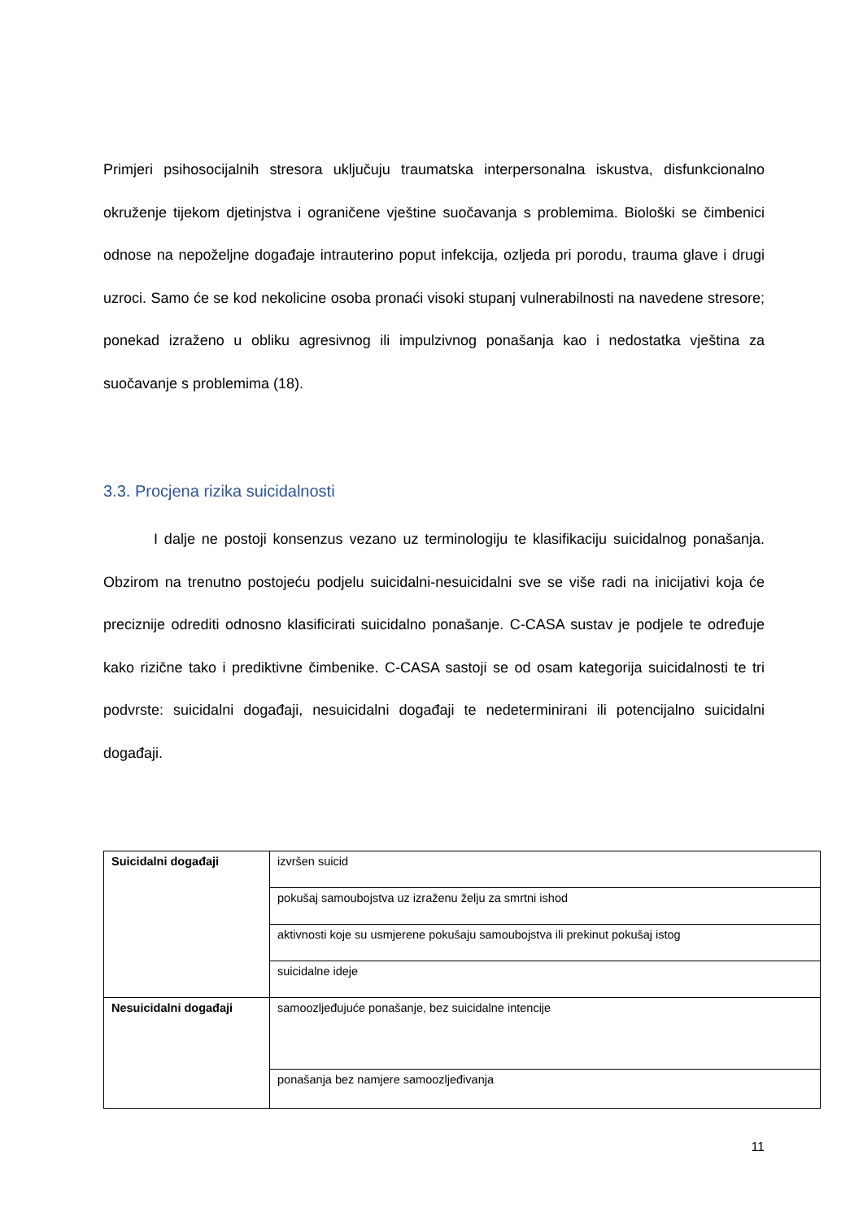Primjeri psihosocijalnih stresora uključuju traumatska interpersonalna iskustva, disfunkcionalno okruženje tijekom djetinjstva i ograničene vještine suočavanja s problemima. Biološki se čimbenici odnose na nepoželjne događaje intrauterino poput infekcija, ozljeda pri porodu, trauma glave i drugi uzroci. Samo će se kod nekolicine osoba pronaći visoki stupanj vulnerabilnosti na navedene stresore; ponekad izraženo u obliku agresivnog ili impulzivnog ponašanja kao i nedostatka vještina za suočavanje s problemima (18).
3.3. Procjena rizika suicidalnosti
I dalje ne postoji konsenzus vezano uz terminologiju te klasifikaciju suicidalnog ponašanja. Obzirom na trenutno postojeću podjelu suicidalni-nesuicidalni sve se više radi na inicijativi koja će preciznije odrediti odnosno klasificirati suicidalno ponašanje. C-CASA sustav je podjele te određuje kako rizične tako i prediktivne čimbenike. C-CASA sastoji se od osam kategorija suicidalnosti te tri podvrste: suicidalni događaji, nesuicidalni događaji te nedeterminirani ili potencijalno suicidalni događaji.
| Suicidalni događaji | izvršen suicid |
| | pokušaj samoubojstva uz izraženu želju za smrtni ishod |
| | aktivnosti koje su usmjerene pokušaju samoubojstva ili prekinut pokušaj istog |
| | suicidalne ideje |
| Nesuicidalni događaji | samoozljeđujuće ponašanje, bez suicidalne intencije |
| | ponašanja bez namjere samoozljeđivanja |
11